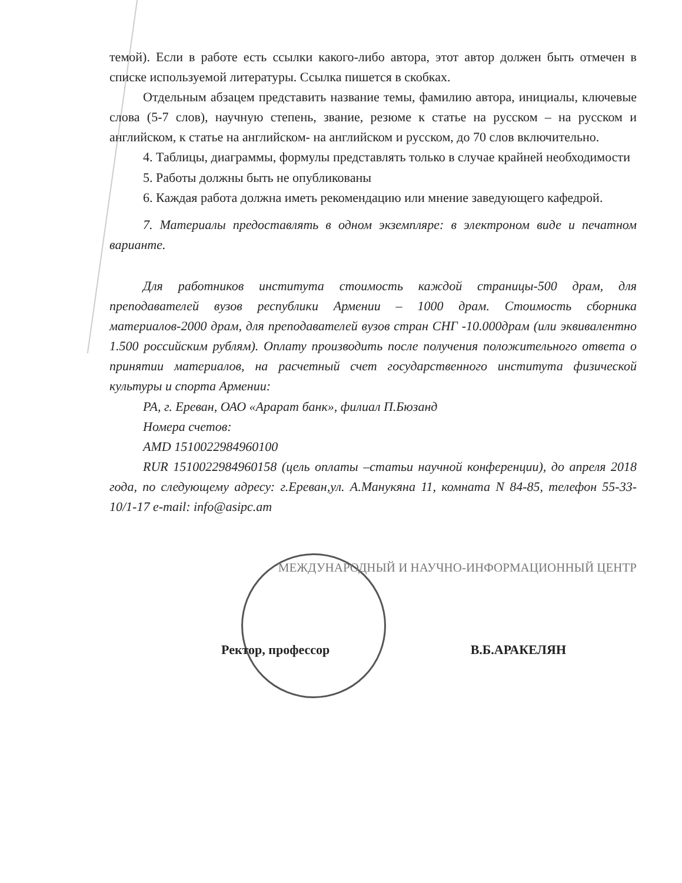темой). Если в работе есть ссылки какого-либо автора, этот автор должен быть отмечен в списке используемой литературы. Ссылка пишется в скобках.
Отдельным абзацем представить название темы, фамилию автора, инициалы, ключевые слова (5-7 слов), научную степень, звание, резюме к статье на русском – на русском и английском, к статье на английском- на английском и русском, до 70 слов включительно.
4. Таблицы, диаграммы, формулы представлять только в случае крайней необходимости
5. Работы должны быть не опубликованы
6. Каждая работа должна иметь рекомендацию или мнение заведующего кафедрой.
7. Материалы предоставлять в одном экземпляре: в электроном виде и печатном варианте.
Для работников института стоимость каждой страницы-500 драм, для преподавателей вузов республики Армении – 1000 драм. Стоимость сборника материалов-2000 драм, для преподавателей вузов стран СНГ -10.000драм (или эквивалентно 1.500 российским рублям). Оплату производить после получения положительного ответа о принятии материалов, на расчетный счет государственного института физической культуры и спорта Армении:
РА, г. Ереван, ОАО «Арарат банк», филиал П.Бюзанд
Номера счетов:
AMD 1510022984960100
RUR 1510022984960158 (цель оплаты –статьи научной конференции), до апреля 2018 года, по следующему адресу: г.Ереван,ул. А.Манукяна 11, комната N 84-85, телефон 55-33-10/1-17 e-mail: info@asipc.am
МЕЖДУНАРОДНЫЙ И НАУЧНО-ИНФОРМАЦИОННЫЙ ЦЕНТР
Ректор, профессор В.Б.АРАКЕЛЯН